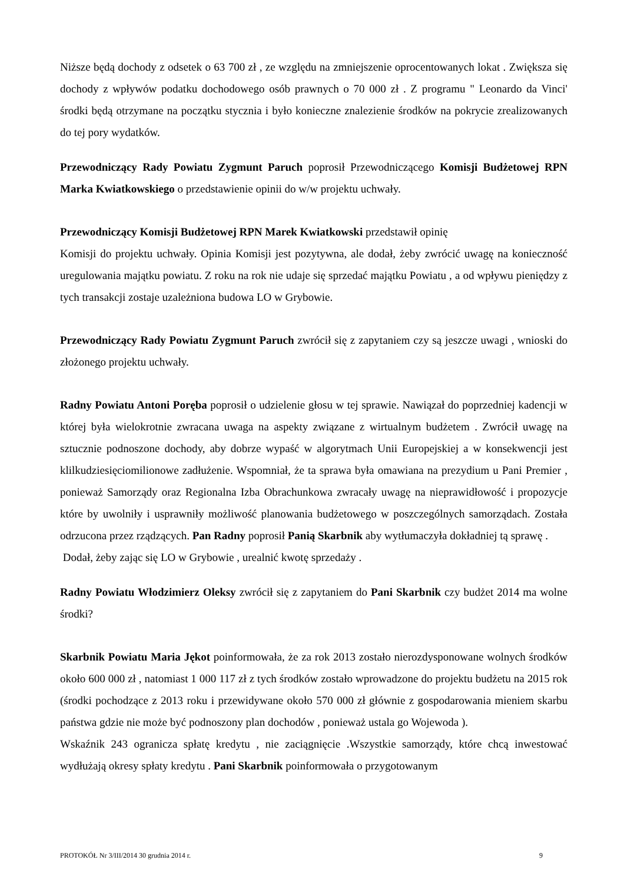Niższe będą dochody z odsetek o 63 700 zł , ze względu na zmniejszenie oprocentowanych lokat . Zwiększa się dochody z wpływów podatku dochodowego osób prawnych o 70 000 zł . Z programu " Leonardo da Vinci' środki będą otrzymane na początku stycznia i było konieczne znalezienie środków na pokrycie zrealizowanych do tej pory wydatków.
Przewodniczący Rady Powiatu Zygmunt Paruch poprosił Przewodniczącego Komisji Budżetowej RPN Marka Kwiatkowskiego o przedstawienie opinii do w/w projektu uchwały.
Przewodniczący Komisji Budżetowej RPN Marek Kwiatkowski przedstawił opinię
Komisji do projektu uchwały. Opinia Komisji jest pozytywna, ale dodał, żeby zwrócić uwagę na konieczność uregulowania majątku powiatu. Z roku na rok nie udaje się sprzedać majątku Powiatu , a od wpływu pieniędzy z tych transakcji zostaje uzależniona budowa LO w Grybowie.
Przewodniczący Rady Powiatu Zygmunt Paruch zwrócił się z zapytaniem czy są jeszcze uwagi , wnioski do złożonego projektu uchwały.
Radny Powiatu Antoni Poręba poprosił o udzielenie głosu w tej sprawie. Nawiązał do poprzedniej kadencji w której była wielokrotnie zwracana uwaga na aspekty związane z wirtualnym budżetem . Zwrócił uwagę na sztucznie podnoszone dochody, aby dobrze wypaść w algorytmach Unii Europejskiej a w konsekwencji jest klilkudziesięciomilionowe zadłużenie. Wspomniał, że ta sprawa była omawiana na prezydium u Pani Premier , ponieważ Samorządy oraz Regionalna Izba Obrachunkowa zwracały uwagę na nieprawidłowość i propozycje które by uwolniły i usprawniły możliwość planowania budżetowego w poszczególnych samorządach. Została odrzucona przez rządzących. Pan Radny poprosił Panią Skarbnik aby wytłumaczyła dokładniej tą sprawę .
Dodał, żeby zając się LO w Grybowie , urealnić kwotę sprzedaży .
Radny Powiatu Włodzimierz Oleksy zwrócił się z zapytaniem do Pani Skarbnik czy budżet 2014 ma wolne środki?
Skarbnik Powiatu Maria Jękot poinformowała, że za rok 2013 zostało nierozdysponowane wolnych środków około 600 000 zł , natomiast 1 000 117 zł z tych środków zostało wprowadzone do projektu budżetu na 2015 rok (środki pochodzące z 2013 roku i przewidywane około 570 000 zł głównie z gospodarowania mieniem skarbu państwa gdzie nie może być podnoszony plan dochodów , ponieważ ustala go Wojewoda ).
Wskaźnik 243 ogranicza spłatę kredytu , nie zaciągnięcie .Wszystkie samorządy, które chcą inwestować wydłużają okresy spłaty kredytu . Pani Skarbnik poinformowała o przygotowanym
PROTOKÓŁ Nr 3/III/2014 30 grudnia 2014 r. 9